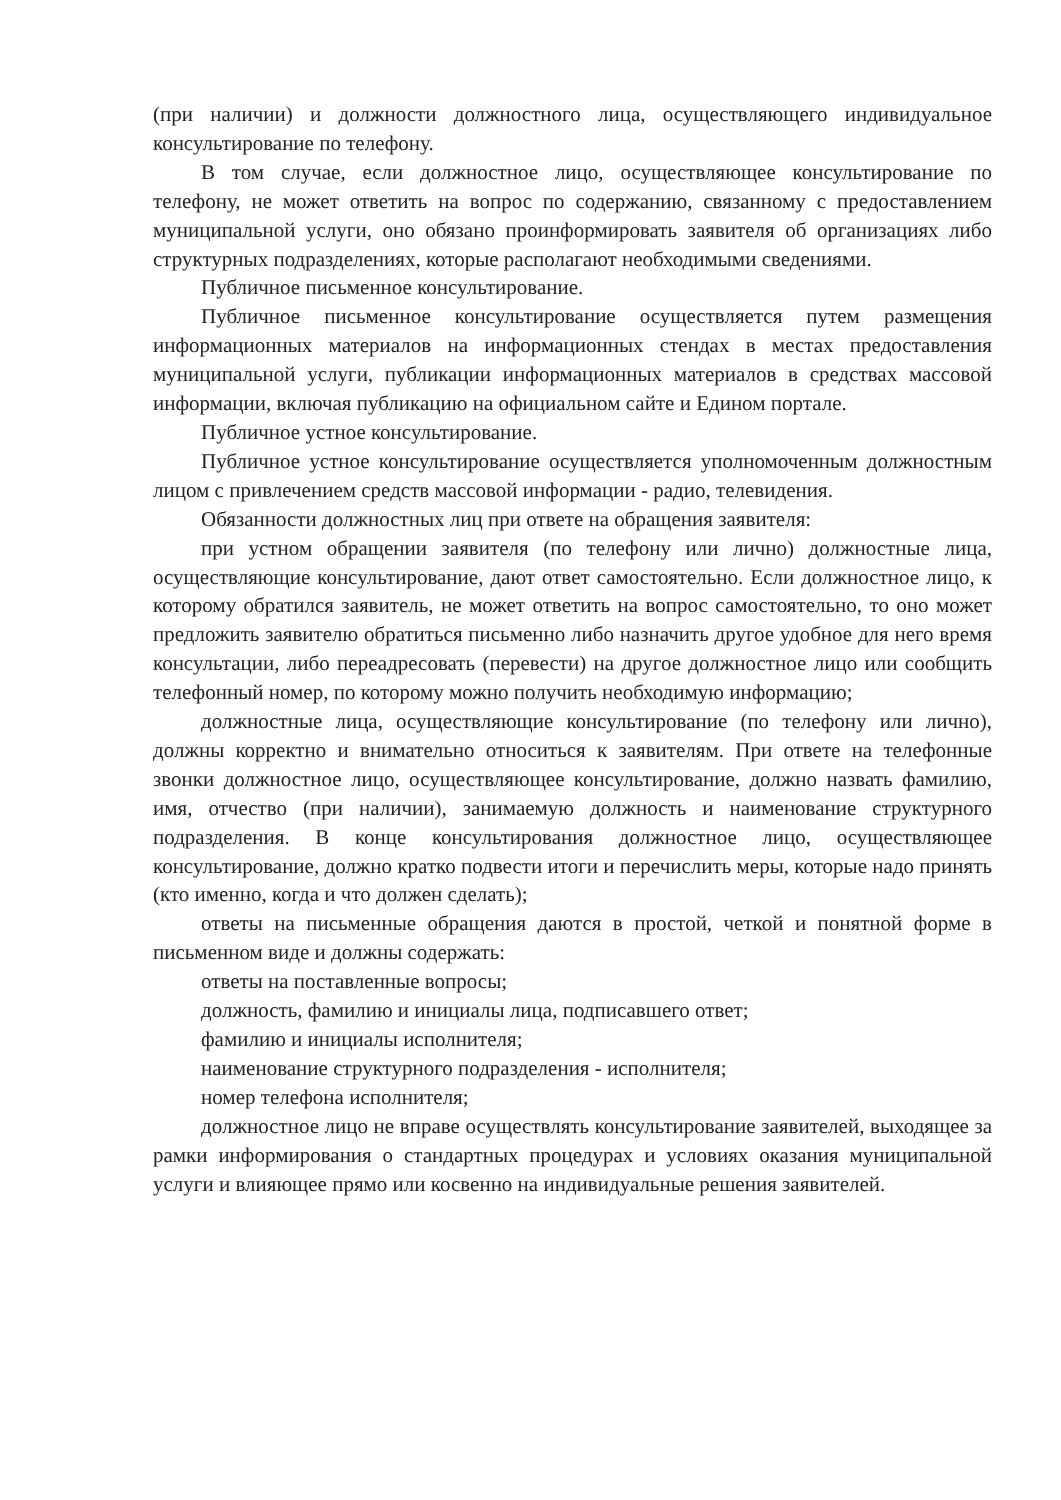(при наличии) и должности должностного лица, осуществляющего индивидуальное консультирование по телефону.
В том случае, если должностное лицо, осуществляющее консультирование по телефону, не может ответить на вопрос по содержанию, связанному с предоставлением муниципальной услуги, оно обязано проинформировать заявителя об организациях либо структурных подразделениях, которые располагают необходимыми сведениями.
Публичное письменное консультирование.
Публичное письменное консультирование осуществляется путем размещения информационных материалов на информационных стендах в местах предоставления муниципальной услуги, публикации информационных материалов в средствах массовой информации, включая публикацию на официальном сайте и Едином портале.
Публичное устное консультирование.
Публичное устное консультирование осуществляется уполномоченным должностным лицом с привлечением средств массовой информации - радио, телевидения.
Обязанности должностных лиц при ответе на обращения заявителя:
при устном обращении заявителя (по телефону или лично) должностные лица, осуществляющие консультирование, дают ответ самостоятельно. Если должностное лицо, к которому обратился заявитель, не может ответить на вопрос самостоятельно, то оно может предложить заявителю обратиться письменно либо назначить другое удобное для него время консультации, либо переадресовать (перевести) на другое должностное лицо или сообщить телефонный номер, по которому можно получить необходимую информацию;
должностные лица, осуществляющие консультирование (по телефону или лично), должны корректно и внимательно относиться к заявителям. При ответе на телефонные звонки должностное лицо, осуществляющее консультирование, должно назвать фамилию, имя, отчество (при наличии), занимаемую должность и наименование структурного подразделения. В конце консультирования должностное лицо, осуществляющее консультирование, должно кратко подвести итоги и перечислить меры, которые надо принять (кто именно, когда и что должен сделать);
ответы на письменные обращения даются в простой, четкой и понятной форме в письменном виде и должны содержать:
ответы на поставленные вопросы;
должность, фамилию и инициалы лица, подписавшего ответ;
фамилию и инициалы исполнителя;
наименование структурного подразделения - исполнителя;
номер телефона исполнителя;
должностное лицо не вправе осуществлять консультирование заявителей, выходящее за рамки информирования о стандартных процедурах и условиях оказания муниципальной услуги и влияющее прямо или косвенно на индивидуальные решения заявителей.